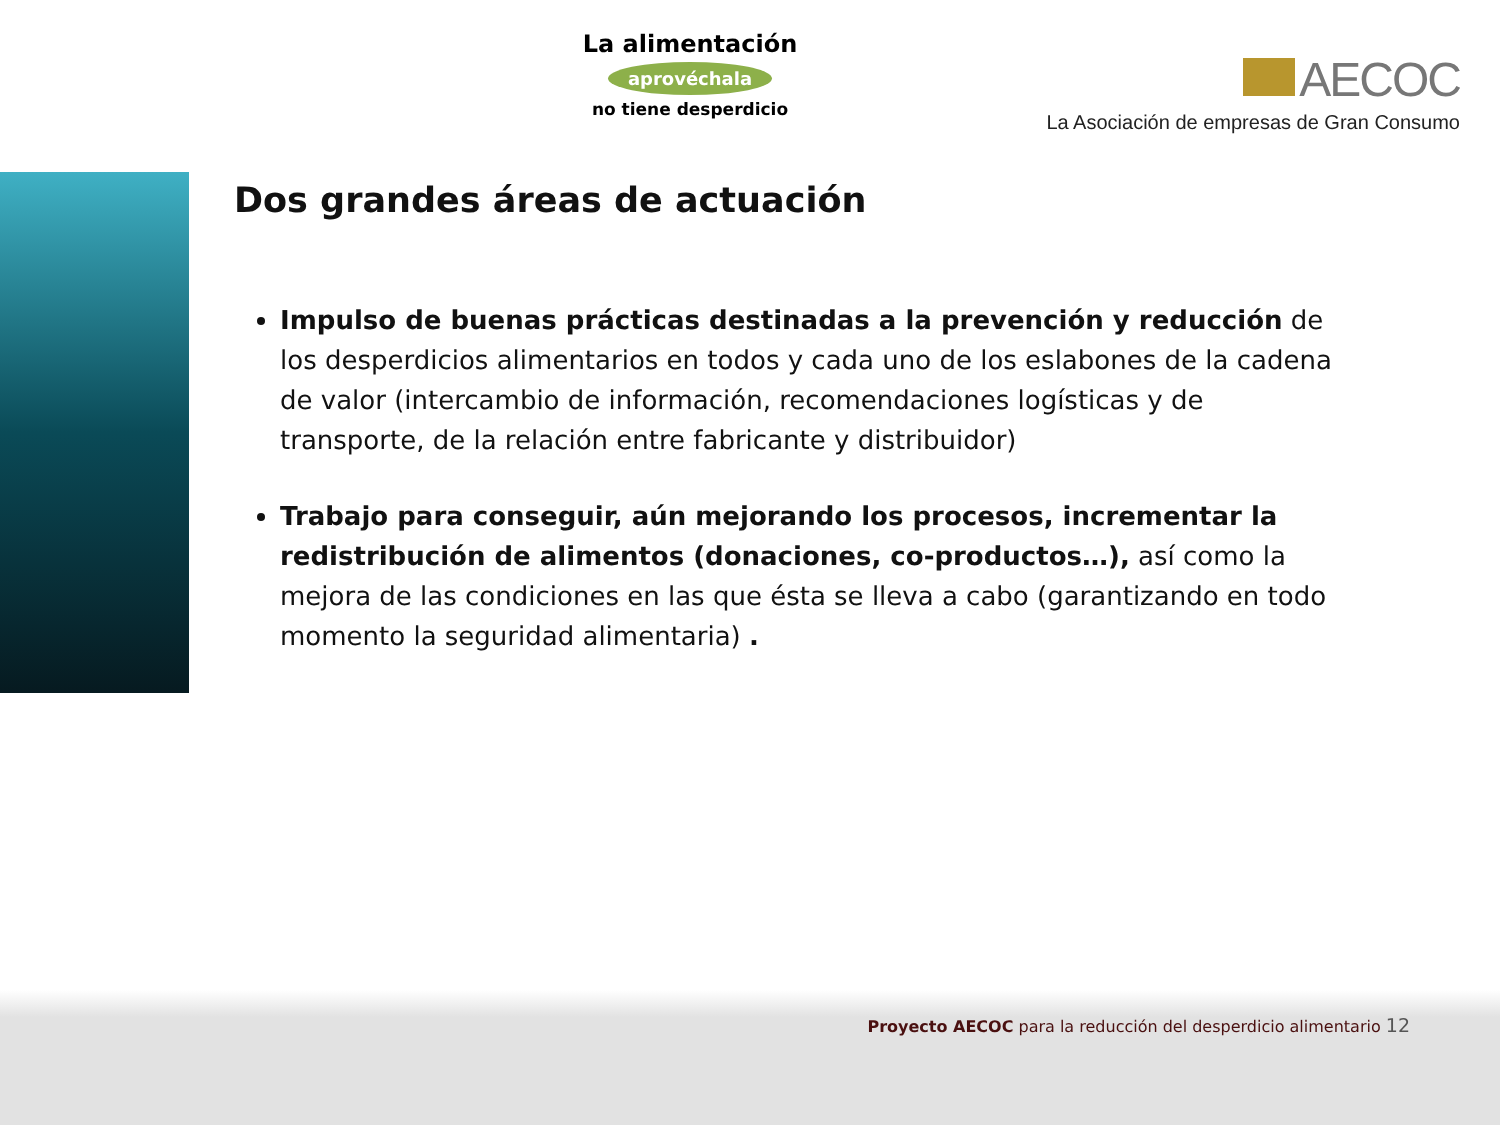La alimentación
aprovéchala
no tiene desperdicio
AECOC
La Asociación de empresas de Gran Consumo
Dos grandes áreas de actuación
Impulso de buenas prácticas destinadas a la prevención y reducción de los desperdicios alimentarios en todos y cada uno de los eslabones de la cadena de valor (intercambio de información, recomendaciones logísticas y de transporte, de la relación entre fabricante y distribuidor)
Trabajo para conseguir, aún mejorando los procesos, incrementar la redistribución de alimentos (donaciones, co-productos…), así como la mejora de las condiciones en las que ésta se lleva a cabo (garantizando en todo momento la seguridad alimentaria) .
Proyecto AECOC para la reducción del desperdicio alimentario 12